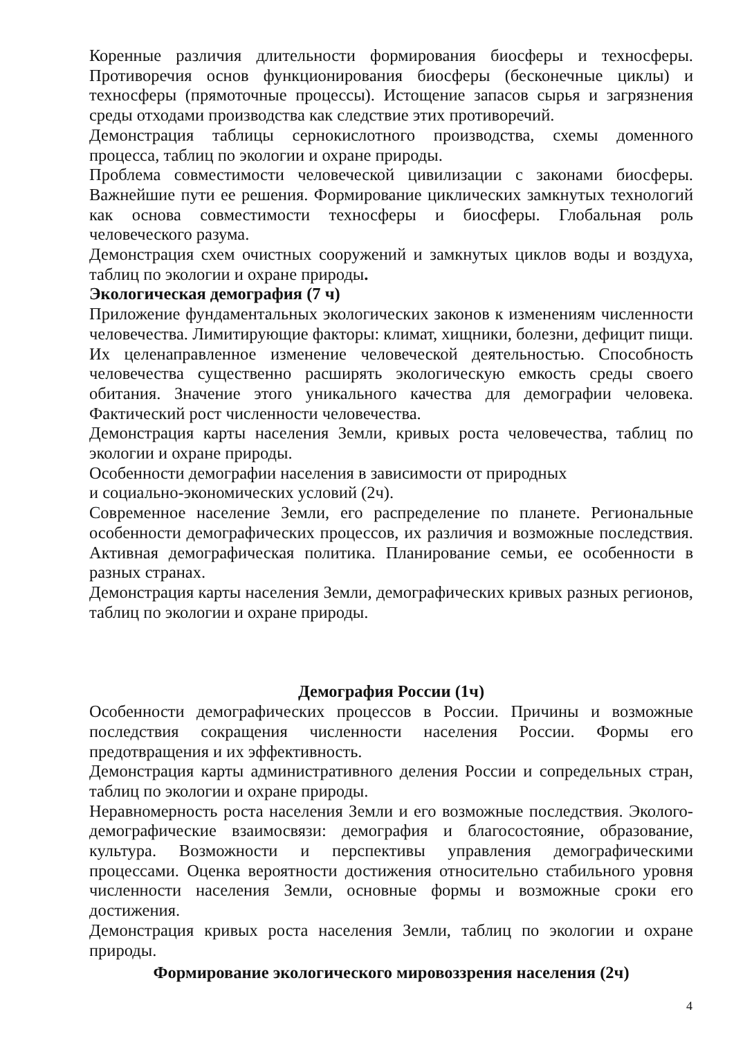Коренные различия длительности формирования биосферы и техносферы. Противоречия основ функционирования биосферы (бесконечные циклы) и техносферы (прямоточные процессы). Истощение запасов сырья и загрязнения среды отходами производства как следствие этих противоречий.
Демонстрация таблицы сернокислотного производства, схемы доменного процесса, таблиц по экологии и охране природы.
Проблема совместимости человеческой цивилизации с законами биосферы. Важнейшие пути ее решения. Формирование циклических замкнутых технологий как основа совместимости техносферы и биосферы. Глобальная роль человеческого разума.
Демонстрация схем очистных сооружений и замкнутых циклов воды и воздуха, таблиц по экологии и охране природы.
Экологическая демография (7 ч)
Приложение фундаментальных экологических законов к изменениям численности человечества. Лимитирующие факторы: климат, хищники, болезни, дефицит пищи. Их целенаправленное изменение человеческой деятельностью. Способность человечества существенно расширять экологическую емкость среды своего обитания. Значение этого уникального качества для демографии человека. Фактический рост численности человечества.
Демонстрация карты населения Земли, кривых роста человечества, таблиц по экологии и охране природы.
Особенности демографии населения в зависимости от природных
и социально-экономических условий (2ч).
Современное население Земли, его распределение по планете. Региональные особенности демографических процессов, их различия и возможные последствия. Активная демографическая политика. Планирование семьи, ее особенности в разных странах.
Демонстрация карты населения Земли, демографических кривых разных регионов, таблиц по экологии и охране природы.
Демография России (1ч)
Особенности демографических процессов в России. Причины и возможные последствия сокращения численности населения России. Формы его предотвращения и их эффективность.
Демонстрация карты административного деления России и сопредельных стран, таблиц по экологии и охране природы.
Неравномерность роста населения Земли и его возможные последствия. Эколого-демографические взаимосвязи: демография и благосостояние, образование, культура. Возможности и перспективы управления демографическими процессами. Оценка вероятности достижения относительно стабильного уровня численности населения Земли, основные формы и возможные сроки его достижения.
Демонстрация кривых роста населения Земли, таблиц по экологии и охране природы.
Формирование экологического мировоззрения населения (2ч)
4